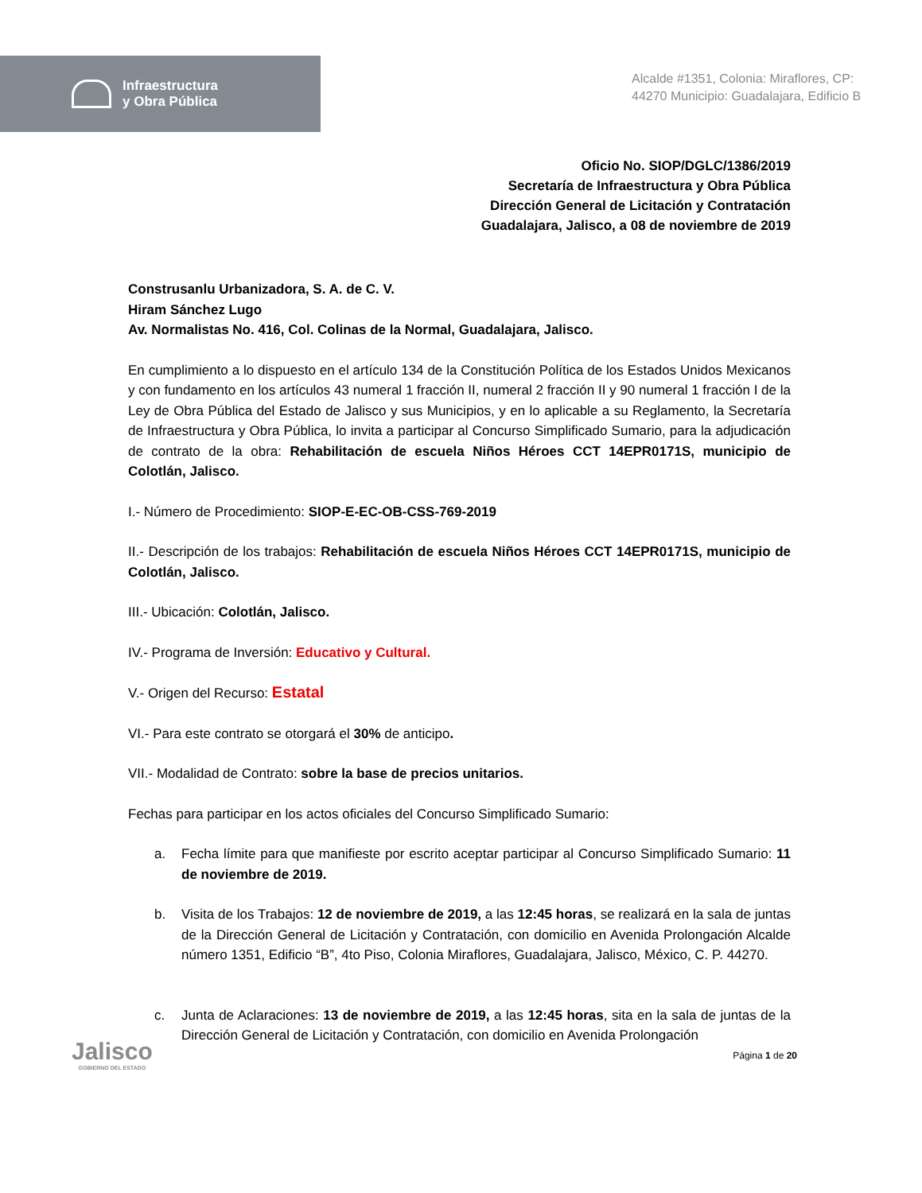Infraestructura
y Obra Pública
Alcalde #1351, Colonia: Miraflores, CP: 44270 Municipio: Guadalajara, Edificio B
Oficio No. SIOP/DGLC/1386/2019
Secretaría de Infraestructura y Obra Pública
Dirección General de Licitación y Contratación
Guadalajara, Jalisco, a 08 de noviembre de 2019
Construsanlu Urbanizadora, S. A. de C. V.
Hiram Sánchez Lugo
Av. Normalistas No. 416, Col. Colinas de la Normal, Guadalajara, Jalisco.
En cumplimiento a lo dispuesto en el artículo 134 de la Constitución Política de los Estados Unidos Mexicanos y con fundamento en los artículos 43 numeral 1 fracción II, numeral 2 fracción II y 90 numeral 1 fracción I de la Ley de Obra Pública del Estado de Jalisco y sus Municipios, y en lo aplicable a su Reglamento, la Secretaría de Infraestructura y Obra Pública, lo invita a participar al Concurso Simplificado Sumario, para la adjudicación de contrato de la obra: Rehabilitación de escuela Niños Héroes CCT 14EPR0171S, municipio de Colotlán, Jalisco.
I.- Número de Procedimiento: SIOP-E-EC-OB-CSS-769-2019
II.- Descripción de los trabajos: Rehabilitación de escuela Niños Héroes CCT 14EPR0171S, municipio de Colotlán, Jalisco.
III.- Ubicación: Colotlán, Jalisco.
IV.- Programa de Inversión: Educativo y Cultural.
V.- Origen del Recurso: Estatal
VI.- Para este contrato se otorgará el 30% de anticipo.
VII.- Modalidad de Contrato: sobre la base de precios unitarios.
Fechas para participar en los actos oficiales del Concurso Simplificado Sumario:
a. Fecha límite para que manifieste por escrito aceptar participar al Concurso Simplificado Sumario: 11 de noviembre de 2019.
b. Visita de los Trabajos: 12 de noviembre de 2019, a las 12:45 horas, se realizará en la sala de juntas de la Dirección General de Licitación y Contratación, con domicilio en Avenida Prolongación Alcalde número 1351, Edificio “B”, 4to Piso, Colonia Miraflores, Guadalajara, Jalisco, México, C. P. 44270.
c. Junta de Aclaraciones: 13 de noviembre de 2019, a las 12:45 horas, sita en la sala de juntas de la Dirección General de Licitación y Contratación, con domicilio en Avenida Prolongación
Página 1 de 20
Jalisco
GOBIERNO DEL ESTADO